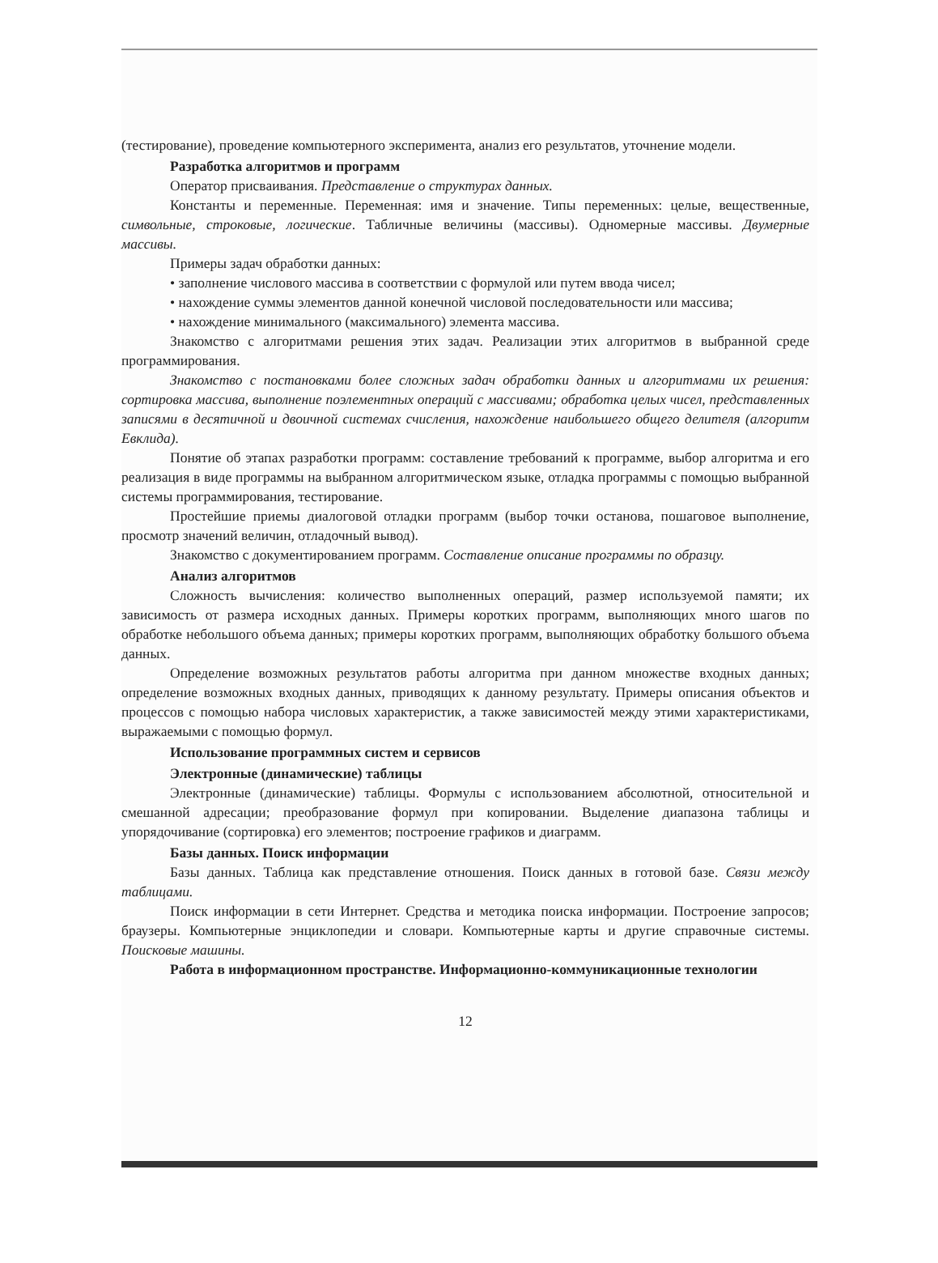(тестирование), проведение компьютерного эксперимента, анализ его результатов, уточнение модели.
Разработка алгоритмов и программ
Оператор присваивания. Представление о структурах данных.
Константы и переменные. Переменная: имя и значение. Типы переменных: целые, вещественные, символьные, строковые, логические. Табличные величины (массивы). Одномерные массивы. Двумерные массивы.
Примеры задач обработки данных:
• заполнение числового массива в соответствии с формулой или путем ввода чисел;
• нахождение суммы элементов данной конечной числовой последовательности или массива;
• нахождение минимального (максимального) элемента массива.
Знакомство с алгоритмами решения этих задач. Реализации этих алгоритмов в выбранной среде программирования.
Знакомство с постановками более сложных задач обработки данных и алгоритмами их решения: сортировка массива, выполнение поэлементных операций с массивами; обработка целых чисел, представленных записями в десятичной и двоичной системах счисления, нахождение наибольшего общего делителя (алгоритм Евклида).
Понятие об этапах разработки программ: составление требований к программе, выбор алгоритма и его реализация в виде программы на выбранном алгоритмическом языке, отладка программы с помощью выбранной системы программирования, тестирование.
Простейшие приемы диалоговой отладки программ (выбор точки останова, пошаговое выполнение, просмотр значений величин, отладочный вывод).
Знакомство с документированием программ. Составление описание программы по образцу.
Анализ алгоритмов
Сложность вычисления: количество выполненных операций, размер используемой памяти; их зависимость от размера исходных данных. Примеры коротких программ, выполняющих много шагов по обработке небольшого объема данных; примеры коротких программ, выполняющих обработку большого объема данных.
Определение возможных результатов работы алгоритма при данном множестве входных данных; определение возможных входных данных, приводящих к данному результату. Примеры описания объектов и процессов с помощью набора числовых характеристик, а также зависимостей между этими характеристиками, выражаемыми с помощью формул.
Использование программных систем и сервисов
Электронные (динамические) таблицы
Электронные (динамические) таблицы. Формулы с использованием абсолютной, относительной и смешанной адресации; преобразование формул при копировании. Выделение диапазона таблицы и упорядочивание (сортировка) его элементов; построение графиков и диаграмм.
Базы данных. Поиск информации
Базы данных. Таблица как представление отношения. Поиск данных в готовой базе. Связи между таблицами.
Поиск информации в сети Интернет. Средства и методика поиска информации. Построение запросов; браузеры. Компьютерные энциклопедии и словари. Компьютерные карты и другие справочные системы. Поисковые машины.
Работа в информационном пространстве. Информационно-коммуникационные технологии
12